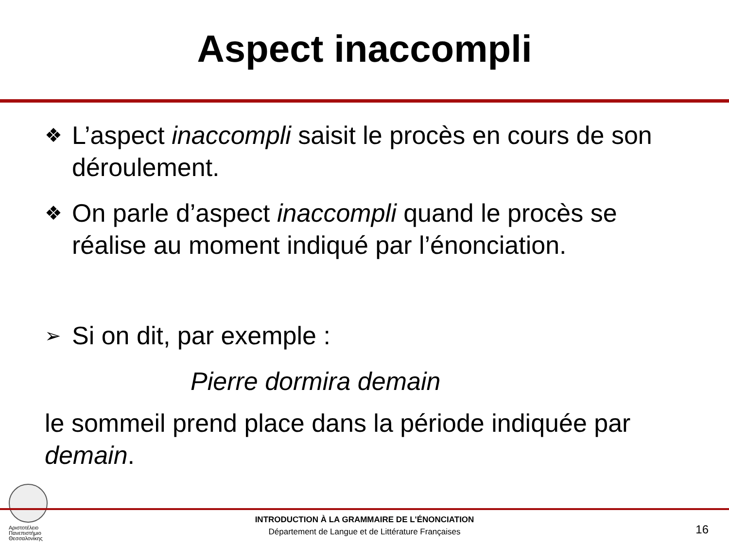Aspect inaccompli
❖ L’aspect inaccompli saisit le procès en cours de son déroulement.
❖ On parle d’aspect inaccompli quand le procès se réalise au moment indiqué par l’énonciation.
➢ Si on dit, par exemple :
Pierre dormira demain
le sommeil prend place dans la période indiquée par demain.
Αριστοτέλειο
Πανεπιστήμιο
Θεσσαλονίκης
INTRODUCTION À LA GRAMMAIRE DE L'ÉNONCIATION
Département de Langue et de Littérature Françaises
16